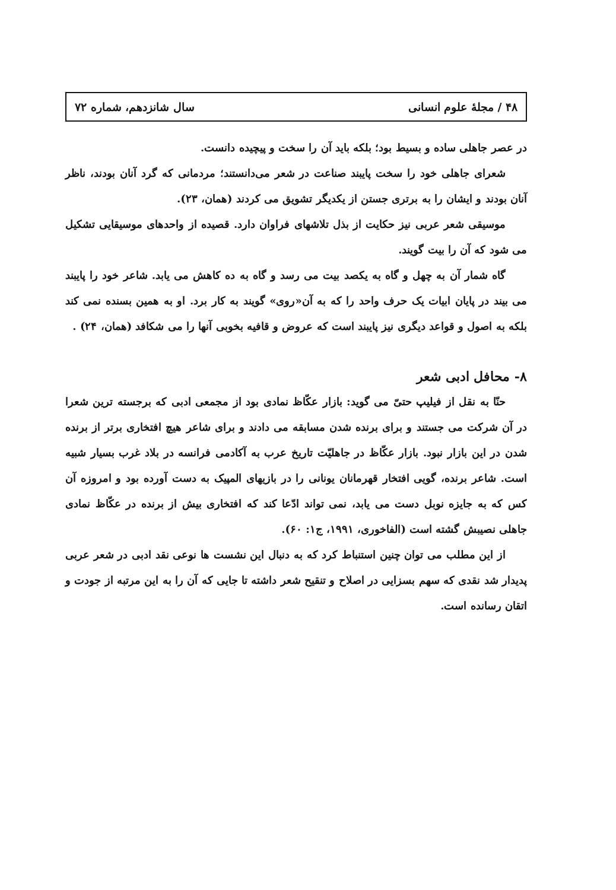۴۸ / مجلهٔ علوم انسانی سال شانزدهم، شماره ۷۲
در عصر جاهلی ساده و بسیط بود؛ بلکه باید آن را سخت و پیچیده دانست.
شعرای جاهلی خود را سخت پایبند صناعت در شعر می‌دانستند؛ مردمانی که گرد آنان بودند، ناظر آنان بودند و ایشان را به برتری جستن از یکدیگر تشویق می کردند (همان، ۲۳).
موسیقی شعر عربی نیز حکایت از بذل تلاشهای فراوان دارد. قصیده از واحدهای موسیقایی تشکیل می شود که آن را بیت گویند.
گاه شمار آن به چهل و گاه به یکصد بیت می رسد و گاه به ده کاهش می یابد. شاعر خود را پایبند می بیند در پایان ابیات یک حرف واحد را که به آن«روی» گویند به کار برد. او به همین بسنده نمی کند بلکه به اصول و قواعد دیگری نیز پایبند است که عروض و قافیه بخوبی آنها را می شکافد (همان، ۲۴) .
۸- محافل ادبی شعر
حنّا به نقل از فیلیپ حتیّ می گوید: بازار عکّاظ نمادی بود از مجمعی ادبی که برجسته ترین شعرا در آن شرکت می جستند و برای برنده شدن مسابقه می دادند و برای شاعر هیچ افتخاری برتر از برنده شدن در این بازار نبود. بازار عکّاظ در جاهلیّت تاریخ عرب به آکادمی فرانسه در بلاد غرب بسیار شبیه است. شاعر برنده، گویی افتخار قهرمانان یونانی را در بازیهای المپیک به دست آورده بود و امروزه آن کس که به جایزه نوبل دست می یابد، نمی تواند ادّعا کند که افتخاری بیش از برنده در عکّاظ نمادی جاهلی نصیبش گشته است (الفاخوری، ۱۹۹۱، ج۱: ۶۰).
از این مطلب می توان چنین استنباط کرد که به دنبال این نشست ها نوعی نقد ادبی در شعر عربی پدیدار شد نقدی که سهم بسزایی در اصلاح و تنقیح شعر داشته تا جایی که آن را به این مرتبه از جودت و اتقان رسانده است.